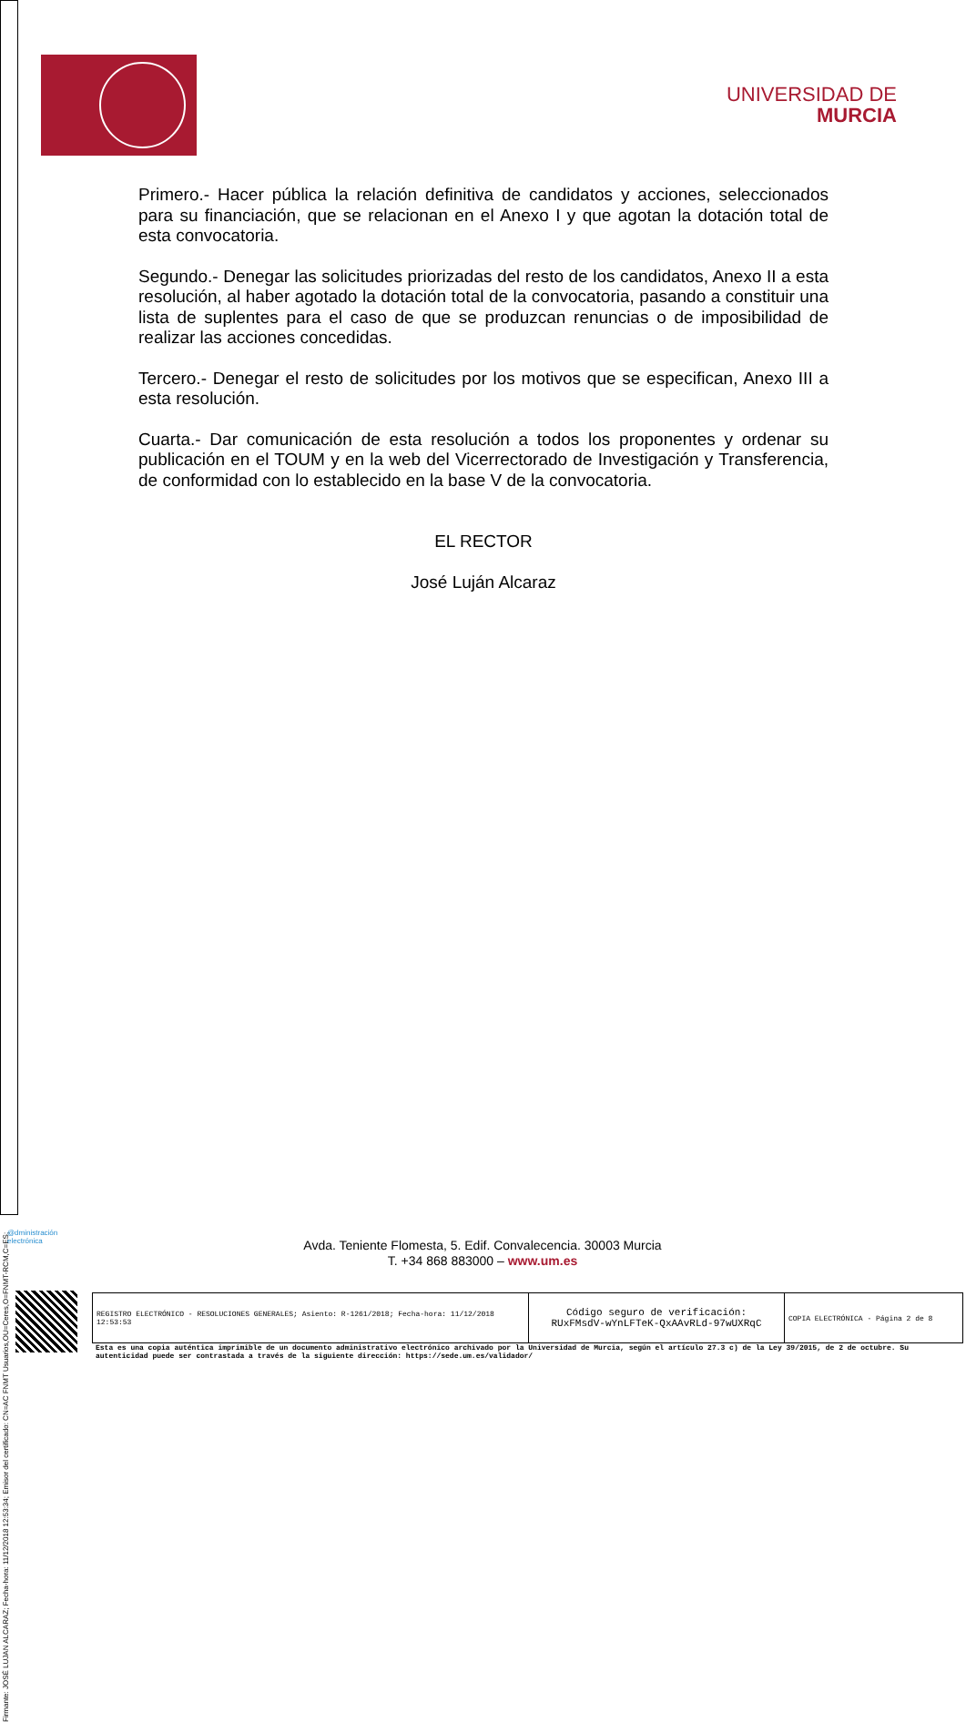Firmante: JOSÉ LUJAN ALCARAZ; Fecha-hora: 11/12/2018 12:53:34; Emisor del certificado: CN=AC FNMT Usuarios,OU=Ceres,O=FNMT-RCM,C=ES;
UNIVERSIDAD DE
MURCIA
Primero.- Hacer pública la relación definitiva de candidatos y acciones, seleccionados para su financiación, que se relacionan en el Anexo I y que agotan la dotación total de esta convocatoria.
Segundo.- Denegar las solicitudes priorizadas del resto de los candidatos, Anexo II a esta resolución, al haber agotado la dotación total de la convocatoria, pasando a constituir una lista de suplentes para el caso de que se produzcan renuncias o de imposibilidad de realizar las acciones concedidas.
Tercero.- Denegar el resto de solicitudes por los motivos que se especifican, Anexo III a esta resolución.
Cuarta.- Dar comunicación de esta resolución a todos los proponentes y ordenar su publicación en el TOUM y en la web del Vicerrectorado de Investigación y Transferencia, de conformidad con lo establecido en la base V de la convocatoria.
EL RECTOR
José Luján Alcaraz
@dministración
electrónica
Avda. Teniente Flomesta, 5. Edif. Convalecencia. 30003 Murcia
T. +34 868 883000 – www.um.es
| REGISTRO ELECTRÓNICO - RESOLUCIONES GENERALES; Asiento: R-1261/2018; Fecha-hora: 11/12/2018 12:53:53 | Código seguro de verificación: RUxFMsdV-wYnLFTeK-QxAAvRLd-97wUXRqC | COPIA ELECTRÓNICA - Página 2 de 8 |
Esta es una copia auténtica imprimible de un documento administrativo electrónico archivado por la Universidad de Murcia, según el artículo 27.3 c) de la Ley 39/2015, de 2 de octubre. Su autenticidad puede ser contrastada a través de la siguiente dirección: https://sede.um.es/validador/